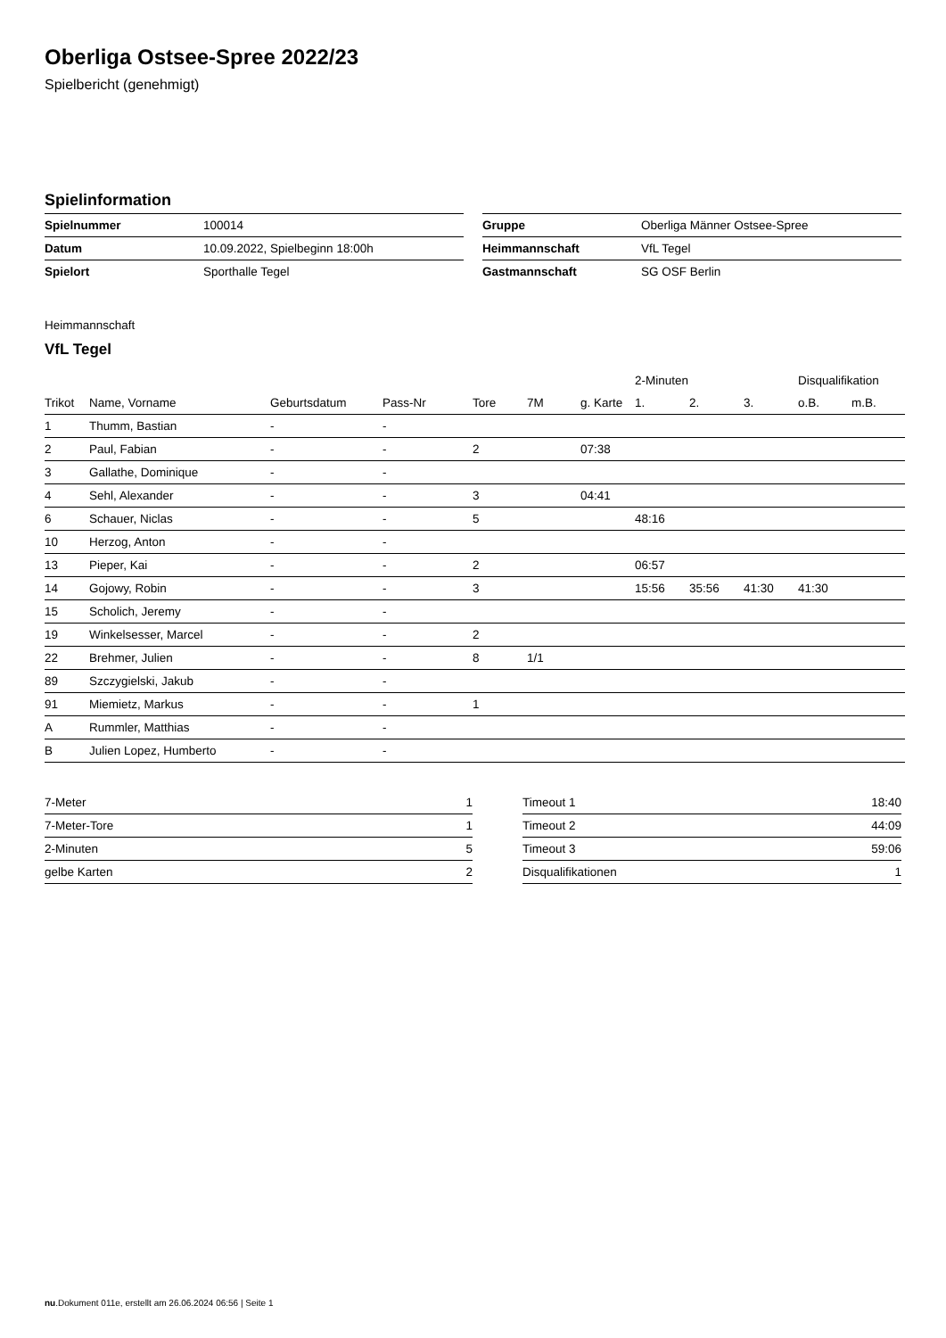Oberliga Ostsee-Spree 2022/23
Spielbericht (genehmigt)
Spielinformation
| Spielnummer | 100014 |
| Datum | 10.09.2022, Spielbeginn 18:00h |
| Spielort | Sporthalle Tegel |
| Gruppe | Oberliga Männer Ostsee-Spree |
| Heimmannschaft | VfL Tegel |
| Gastmannschaft | SG OSF Berlin |
Heimmannschaft
VfL Tegel
| | | | | | | | 2-Minuten | | | Disqualifikation | |
| --- | --- | --- | --- | --- | --- | --- | --- | --- | --- | --- | --- |
| Trikot | Name, Vorname | Geburtsdatum | Pass-Nr | Tore | 7M | g. Karte | 1. | 2. | 3. | o.B. | m.B. |
| 1 | Thumm, Bastian | - | - | | | | | | | | |
| 2 | Paul, Fabian | - | - | 2 | | 07:38 | | | | | |
| 3 | Gallathe, Dominique | - | - | | | | | | | | |
| 4 | Sehl, Alexander | - | - | 3 | | 04:41 | | | | | |
| 6 | Schauer, Niclas | - | - | 5 | | | 48:16 | | | | |
| 10 | Herzog, Anton | - | - | | | | | | | | |
| 13 | Pieper, Kai | - | - | 2 | | | 06:57 | | | | |
| 14 | Gojowy, Robin | - | - | 3 | | | 15:56 | 35:56 | 41:30 | 41:30 | |
| 15 | Scholich, Jeremy | - | - | | | | | | | | |
| 19 | Winkelsesser, Marcel | - | - | 2 | | | | | | | |
| 22 | Brehmer, Julien | - | - | 8 | 1/1 | | | | | | |
| 89 | Szczygielski, Jakub | - | - | | | | | | | | |
| 91 | Miemietz, Markus | - | - | 1 | | | | | | | |
| A | Rummler, Matthias | - | - | | | | | | | | |
| B | Julien Lopez, Humberto | - | - | | | | | | | | |
| 7-Meter | 1 |
| 7-Meter-Tore | 1 |
| 2-Minuten | 5 |
| gelbe Karten | 2 |
| Timeout 1 | 18:40 |
| Timeout 2 | 44:09 |
| Timeout 3 | 59:06 |
| Disqualifikationen | 1 |
nu.Dokument 011e, erstellt am 26.06.2024 06:56 | Seite 1